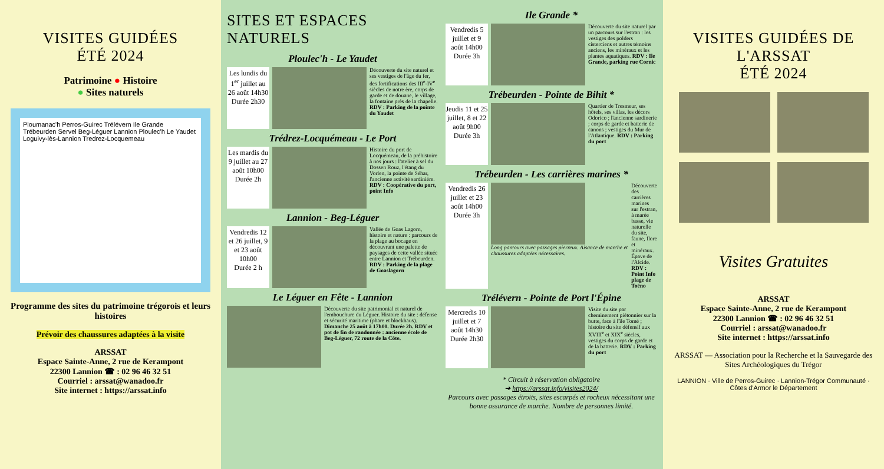VISITES GUIDÉES
ÉTÉ 2024
Patrimoine ● Histoire
● Sites naturels
Ploumanac'h Perros-Guirec Trélévern Ile Grande Trébeurden Servel Beg-Léguer Lannion Ploulec'h Le Yaudet Loguivy-lès-Lannion Tredrez-Locquemeau
Programme des sites du patrimoine trégorois et leurs histoires
Prévoir des chaussures adaptées à la visite
ARSSAT
Espace Sainte-Anne, 2 rue de Kerampont
22300 Lannion ☎ : 02 96 46 32 51
Courriel : arssat@wanadoo.fr
Site internet : https://arssat.info
SITES ET ESPACES NATURELS
Ploulec'h - Le Yaudet
Les lundis du 1<sup>er</sup> juillet au 26 août 14h30
Durée 2h30
Découverte du site naturel et ses vestiges de l'âge du fer, des fortifications des III<sup>e</sup>-IV<sup>e</sup> siècles de notre ère, corps de garde et de douane, le village, la fontaine près de la chapelle. RDV : Parking de la pointe du Yaudet
Trédrez-Locquémeau - Le Port
Les mardis du 9 juillet au 27 août 10h00
Durée 2h
Histoire du port de Locquémeau, de la préhistoire à nos jours : l'atelier à sel du Dossen Rouz, l'étang du Vorlen, la pointe de Séhar, l'ancienne activité sardinière. RDV : Coopérative du port, point Info
Lannion - Beg-Léguer
Vendredis 12 et 26 juillet, 9 et 23 août 10h00
Durée 2 h
Vallée de Goas Lagorn, histoire et nature : parcours de la plage au bocage en découvrant une palette de paysages de cette vallée située entre Lannion et Trébeurden. RDV : Parking de la plage de Goaslagorn
Le Léguer en Fête - Lannion
Découverte du site patrimonial et naturel de l'embouchure du Léguer. Histoire du site : défense et sécurité maritime (phare et blockhaus). Dimanche 25 août à 17h00. Durée 2h. RDV et pot de fin de randonnée : ancienne école de Beg-Léguer, 72 route de la Côte.
Ile Grande *
Vendredis 5 juillet et 9 août 14h00
Durée 3h
Découverte du site naturel par un parcours sur l'estran : les vestiges des polders cisterciens et autres témoins anciens, les minéraux et les plantes aquatiques. RDV : Ile Grande, parking rue Cornic
Trébeurden - Pointe de Bihit *
Jeudis 11 et 25 juillet, 8 et 22 août 9h00
Durée 3h
Quartier de Tresmeur, ses hôtels, ses villas, les décors Odorico ; l'ancienne sardinerie ; corps de garde et batterie de canons ; vestiges du Mur de l'Atlantique. RDV : Parking du port
Trébeurden - Les carrières marines *
Vendredis 26 juillet et 23 août 14h00
Durée 3h
Long parcours avec passages pierreux. Aisance de marche et chaussures adaptées nécessaires.
Découverte des carrières marines sur l'estran, à marée basse, vie naturelle du site, faune, flore et minéraux. Épave de l'Alcide. RDV : Point Info plage de Toëno
Trélévern - Pointe de Port l'Épine
Mercredis 10 juillet et 7 août 14h30
Durée 2h30
Visite du site par cheminement piétonnier sur la butte, face à l'île Tomé ; histoire du site défensif aux XVIII<sup>e</sup> et XIX<sup>e</sup> siècles, vestiges du corps de garde et de la batterie. RDV : Parking du port
* Circuit à réservation obligatoire
➔ https://arssat.info/visites2024/
Parcours avec passages étroits, sites escarpés et rocheux nécessitant une bonne assurance de marche. Nombre de personnes limité.
VISITES GUIDÉES DE L'ARSSAT
ÉTÉ 2024
Visites Gratuites
ARSSAT
Espace Sainte-Anne, 2 rue de Kerampont
22300 Lannion ☎ : 02 96 46 32 51
Courriel : arssat@wanadoo.fr
Site internet : https://arssat.info
ARSSAT — Association pour la Recherche et la Sauvegarde des Sites Archéologiques du Trégor
LANNION · Ville de Perros-Guirec · Lannion-Trégor Communauté · Côtes d'Armor le Département